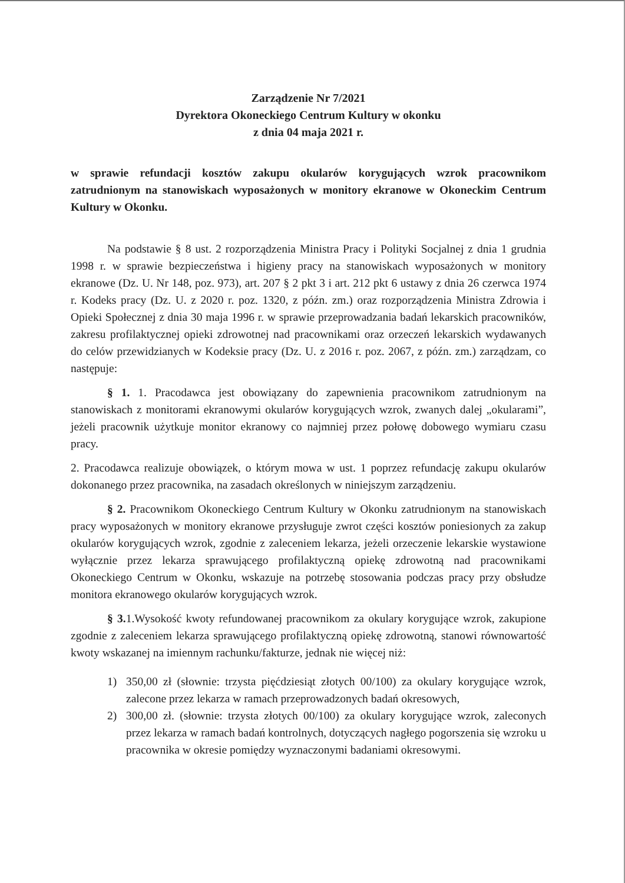Zarządzenie Nr 7/2021
Dyrektora Okoneckiego Centrum Kultury w okonku
z dnia 04 maja 2021 r.
w sprawie refundacji kosztów zakupu okularów korygujących wzrok pracownikom zatrudnionym na stanowiskach wyposażonych w monitory ekranowe w Okoneckim Centrum Kultury w Okonku.
Na podstawie § 8 ust. 2 rozporządzenia Ministra Pracy i Polityki Socjalnej z dnia 1 grudnia 1998 r. w sprawie bezpieczeństwa i higieny pracy na stanowiskach wyposażonych w monitory ekranowe (Dz. U. Nr 148, poz. 973), art. 207 § 2 pkt 3 i art. 212 pkt 6 ustawy z dnia 26 czerwca 1974 r. Kodeks pracy (Dz. U. z 2020 r. poz. 1320, z późn. zm.) oraz rozporządzenia Ministra Zdrowia i Opieki Społecznej z dnia 30 maja 1996 r. w sprawie przeprowadzania badań lekarskich pracowników, zakresu profilaktycznej opieki zdrowotnej nad pracownikami oraz orzeczeń lekarskich wydawanych do celów przewidzianych w Kodeksie pracy (Dz. U. z 2016 r. poz. 2067, z późn. zm.) zarządzam, co następuje:
§ 1. 1. Pracodawca jest obowiązany do zapewnienia pracownikom zatrudnionym na stanowiskach z monitorami ekranowymi okularów korygujących wzrok, zwanych dalej „okularami”, jeżeli pracownik użytkuje monitor ekranowy co najmniej przez połowę dobowego wymiaru czasu pracy.
2. Pracodawca realizuje obowiązek, o którym mowa w ust. 1 poprzez refundację zakupu okularów dokonanego przez pracownika, na zasadach określonych w niniejszym zarządzeniu.
§ 2. Pracownikom Okoneckiego Centrum Kultury w Okonku zatrudnionym na stanowiskach pracy wyposażonych w monitory ekranowe przysługuje zwrot części kosztów poniesionych za zakup okularów korygujących wzrok, zgodnie z zaleceniem lekarza, jeżeli orzeczenie lekarskie wystawione wyłącznie przez lekarza sprawującego profilaktyczną opiekę zdrowotną nad pracownikami Okoneckiego Centrum w Okonku, wskazuje na potrzebę stosowania podczas pracy przy obsłudze monitora ekranowego okularów korygujących wzrok.
§ 3. 1.Wysokość kwoty refundowanej pracownikom za okulary korygujące wzrok, zakupione zgodnie z zaleceniem lekarza sprawującego profilaktyczną opiekę zdrowotną, stanowi równowartość kwoty wskazanej na imiennym rachunku/fakturze, jednak nie więcej niż:
1) 350,00 zł (słownie: trzysta pięćdziesiąt złotych 00/100) za okulary korygujące wzrok, zalecone przez lekarza w ramach przeprowadzonych badań okresowych,
2) 300,00 zł. (słownie: trzysta złotych 00/100) za okulary korygujące wzrok, zaleconych przez lekarza w ramach badań kontrolnych, dotyczących nagłego pogorszenia się wzroku u pracownika w okresie pomiędzy wyznaczonymi badaniami okresowymi.